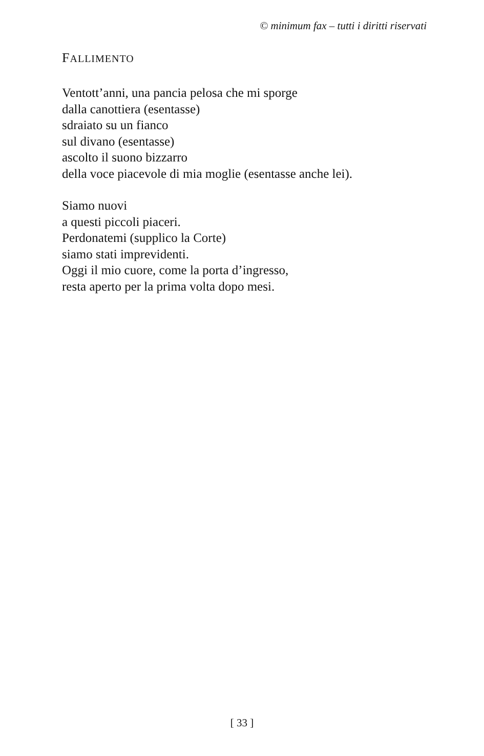© minimum fax – tutti i diritti riservati
FALLIMENTO
Ventott’anni, una pancia pelosa che mi sporge
dalla canottiera (esentasse)
sdraiato su un fianco
sul divano (esentasse)
ascolto il suono bizzarro
della voce piacevole di mia moglie (esentasse anche lei).
Siamo nuovi
a questi piccoli piaceri.
Perdonatemi (supplico la Corte)
siamo stati imprevidenti.
Oggi il mio cuore, come la porta d’ingresso,
resta aperto per la prima volta dopo mesi.
[ 33 ]